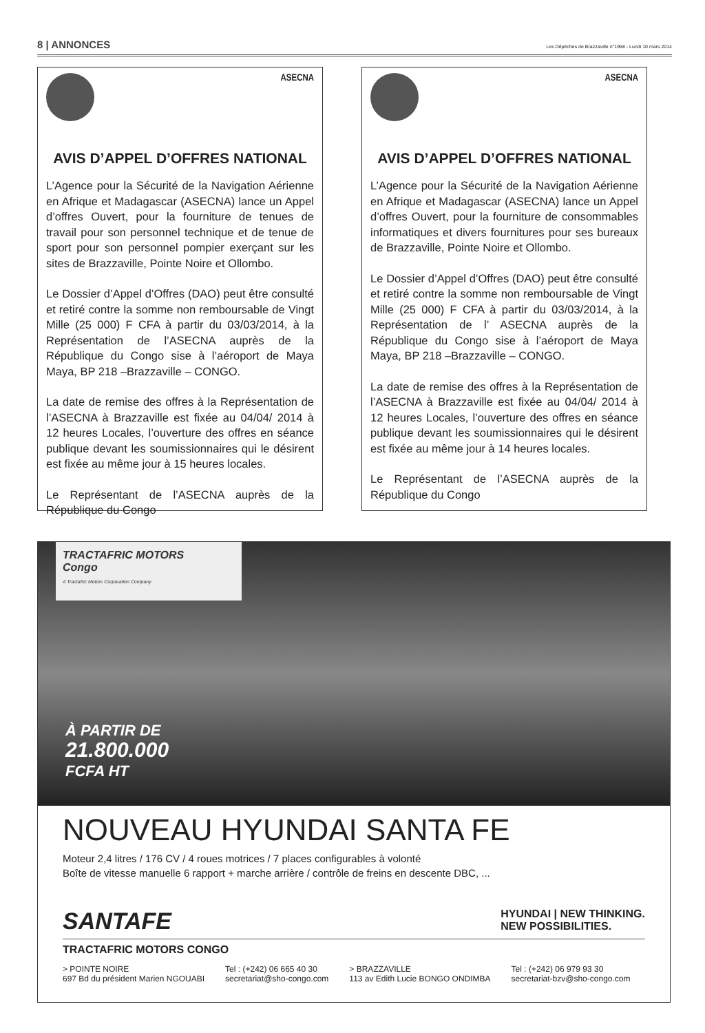8 | ANNONCES Les Dépêches de Brazzaville n°1958 - Lundi 10 mars 2014
ASECNA
AVIS D’APPEL D’OFFRES NATIONAL
L’Agence pour la Sécurité de la Navigation Aérienne en Afrique et Madagascar (ASECNA) lance un Appel d’offres Ouvert, pour la fourniture de tenues de travail pour son personnel technique et de tenue de sport pour son personnel pompier exerçant sur les sites de Brazzaville, Pointe Noire et Ollombo.
Le Dossier d’Appel d’Offres (DAO) peut être consulté et retiré contre la somme non remboursable de Vingt Mille (25 000) F CFA à partir du 03/03/2014, à la Représentation de l’ASECNA auprès de la République du Congo sise à l’aéroport de Maya Maya, BP 218 –Brazzaville – CONGO.
La date de remise des offres à la Représentation de l’ASECNA à Brazzaville est fixée au 04/04/ 2014 à 12 heures Locales, l’ouverture des offres en séance publique devant les soumissionnaires qui le désirent est fixée au même jour à 15 heures locales.
Le Représentant de l’ASECNA auprès de la République du Congo
ASECNA
AVIS D’APPEL D’OFFRES NATIONAL
L’Agence pour la Sécurité de la Navigation Aérienne en Afrique et Madagascar (ASECNA) lance un Appel d’offres Ouvert, pour la fourniture de consommables informatiques et divers fournitures pour ses bureaux de Brazzaville, Pointe Noire et Ollombo.
Le Dossier d’Appel d’Offres (DAO) peut être consulté et retiré contre la somme non remboursable de Vingt Mille (25 000) F CFA à partir du 03/03/2014, à la Représentation de l’ ASECNA auprès de la République du Congo sise à l’aéroport de Maya Maya, BP 218 –Brazzaville – CONGO.
La date de remise des offres à la Représentation de l’ASECNA à Brazzaville est fixée au 04/04/ 2014 à 12 heures Locales, l’ouverture des offres en séance publique devant les soumissionnaires qui le désirent est fixée au même jour à 14 heures locales.
Le Représentant de l’ASECNA auprès de la République du Congo
TRACTAFRIC MOTORS
Congo
A Tractafric Motors Corporation Company
À PARTIR DE
21.800.000
FCFA HT
NOUVEAU HYUNDAI SANTA FE
Moteur 2,4 litres / 176 CV / 4 roues motrices / 7 places configurables à volonté
Boîte de vitesse manuelle 6 rapport + marche arrière / contrôle de freins en descente DBC, ...
SANTAFE HYUNDAI | NEW THINKING.
NEW POSSIBILITIES.
TRACTAFRIC MOTORS CONGO
> POINTE NOIRE
697 Bd du président Marien NGOUABI
Tel : (+242) 06 665 40 30
secretariat@sho-congo.com
> BRAZZAVILLE
113 av Edith Lucie BONGO ONDIMBA
Tel : (+242) 06 979 93 30
secretariat-bzv@sho-congo.com